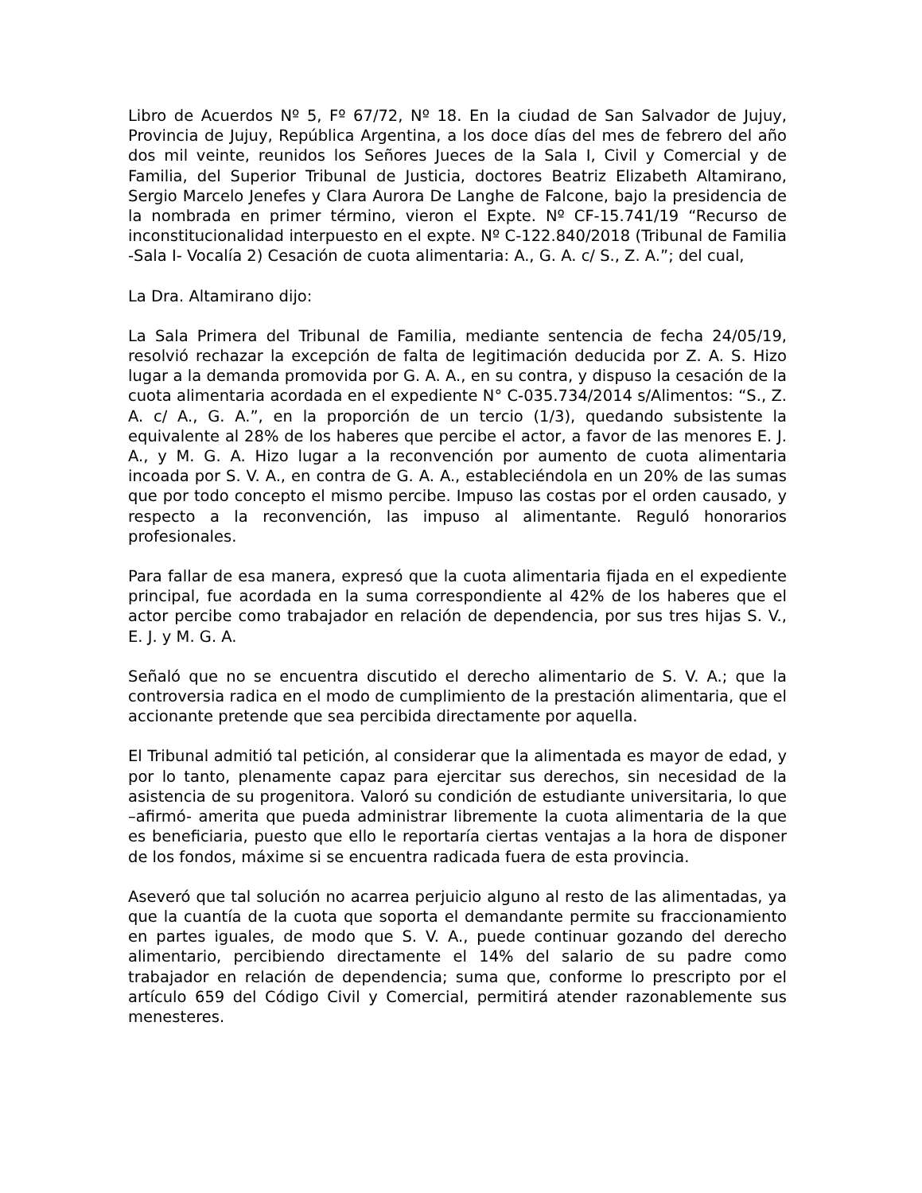Libro de Acuerdos Nº 5, Fº 67/72, Nº 18. En la ciudad de San Salvador de Jujuy, Provincia de Jujuy, República Argentina, a los doce días del mes de febrero del año dos mil veinte, reunidos los Señores Jueces de la Sala I, Civil y Comercial y de Familia, del Superior Tribunal de Justicia, doctores Beatriz Elizabeth Altamirano, Sergio Marcelo Jenefes y Clara Aurora De Langhe de Falcone, bajo la presidencia de la nombrada en primer término, vieron el Expte. Nº CF-15.741/19 “Recurso de inconstitucionalidad interpuesto en el expte. Nº C-122.840/2018 (Tribunal de Familia -Sala I- Vocalía 2) Cesación de cuota alimentaria: A., G. A. c/ S., Z. A.”; del cual,
La Dra. Altamirano dijo:
La Sala Primera del Tribunal de Familia, mediante sentencia de fecha 24/05/19, resolvió rechazar la excepción de falta de legitimación deducida por Z. A. S. Hizo lugar a la demanda promovida por G. A. A., en su contra, y dispuso la cesación de la cuota alimentaria acordada en el expediente N° C-035.734/2014 s/Alimentos: “S., Z. A. c/ A., G. A.”, en la proporción de un tercio (1/3), quedando subsistente la equivalente al 28% de los haberes que percibe el actor, a favor de las menores E. J. A., y M. G. A. Hizo lugar a la reconvención por aumento de cuota alimentaria incoada por S. V. A., en contra de G. A. A., estableciéndola en un 20% de las sumas que por todo concepto el mismo percibe. Impuso las costas por el orden causado, y respecto a la reconvención, las impuso al alimentante. Reguló honorarios profesionales.
Para fallar de esa manera, expresó que la cuota alimentaria fijada en el expediente principal, fue acordada en la suma correspondiente al 42% de los haberes que el actor percibe como trabajador en relación de dependencia, por sus tres hijas S. V., E. J. y M. G. A.
Señaló que no se encuentra discutido el derecho alimentario de S. V. A.; que la controversia radica en el modo de cumplimiento de la prestación alimentaria, que el accionante pretende que sea percibida directamente por aquella.
El Tribunal admitió tal petición, al considerar que la alimentada es mayor de edad, y por lo tanto, plenamente capaz para ejercitar sus derechos, sin necesidad de la asistencia de su progenitora. Valoró su condición de estudiante universitaria, lo que –afirmó- amerita que pueda administrar libremente la cuota alimentaria de la que es beneficiaria, puesto que ello le reportaría ciertas ventajas a la hora de disponer de los fondos, máxime si se encuentra radicada fuera de esta provincia.
Aseveró que tal solución no acarrea perjuicio alguno al resto de las alimentadas, ya que la cuantía de la cuota que soporta el demandante permite su fraccionamiento en partes iguales, de modo que S. V. A., puede continuar gozando del derecho alimentario, percibiendo directamente el 14% del salario de su padre como trabajador en relación de dependencia; suma que, conforme lo prescripto por el artículo 659 del Código Civil y Comercial, permitirá atender razonablemente sus menesteres.